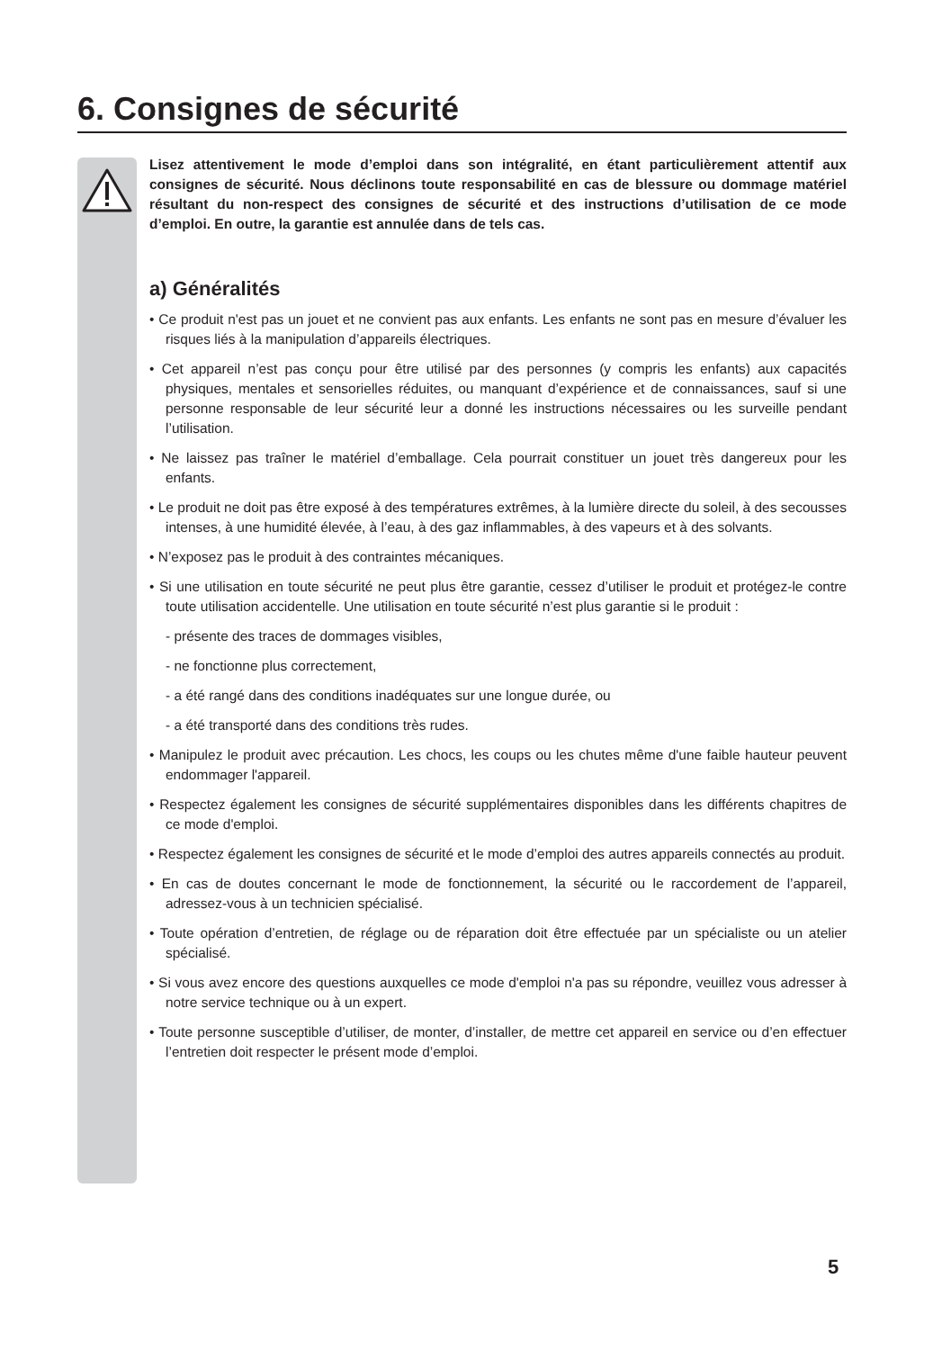6. Consignes de sécurité
Lisez attentivement le mode d’emploi dans son intégralité, en étant particulièrement attentif aux consignes de sécurité. Nous déclinons toute responsabilité en cas de blessure ou dommage matériel résultant du non-respect des consignes de sécurité et des instructions d’utilisation de ce mode d’emploi. En outre, la garantie est annulée dans de tels cas.
a) Généralités
• Ce produit n'est pas un jouet et ne convient pas aux enfants. Les enfants ne sont pas en mesure d’évaluer les risques liés à la manipulation d’appareils électriques.
• Cet appareil n’est pas conçu pour être utilisé par des personnes (y compris les enfants) aux capacités physiques, mentales et sensorielles réduites, ou manquant d’expérience et de connaissances, sauf si une personne responsable de leur sécurité leur a donné les instructions nécessaires ou les surveille pendant l’utilisation.
• Ne laissez pas traîner le matériel d’emballage. Cela pourrait constituer un jouet très dangereux pour les enfants.
• Le produit ne doit pas être exposé à des températures extrêmes, à la lumière directe du soleil, à des secousses intenses, à une humidité élevée, à l’eau, à des gaz inflammables, à des vapeurs et à des solvants.
• N’exposez pas le produit à des contraintes mécaniques.
• Si une utilisation en toute sécurité ne peut plus être garantie, cessez d’utiliser le produit et protégez-le contre toute utilisation accidentelle. Une utilisation en toute sécurité n’est plus garantie si le produit :
- présente des traces de dommages visibles,
- ne fonctionne plus correctement,
- a été rangé dans des conditions inadéquates sur une longue durée, ou
- a été transporté dans des conditions très rudes.
• Manipulez le produit avec précaution. Les chocs, les coups ou les chutes même d'une faible hauteur peuvent endommager l'appareil.
• Respectez également les consignes de sécurité supplémentaires disponibles dans les différents chapitres de ce mode d'emploi.
• Respectez également les consignes de sécurité et le mode d’emploi des autres appareils connectés au produit.
• En cas de doutes concernant le mode de fonctionnement, la sécurité ou le raccordement de l’appareil, adressez-vous à un technicien spécialisé.
• Toute opération d’entretien, de réglage ou de réparation doit être effectuée par un spécialiste ou un atelier spécialisé.
• Si vous avez encore des questions auxquelles ce mode d'emploi n'a pas su répondre, veuillez vous adresser à notre service technique ou à un expert.
• Toute personne susceptible d’utiliser, de monter, d’installer, de mettre cet appareil en service ou d’en effectuer l’entretien doit respecter le présent mode d’emploi.
5